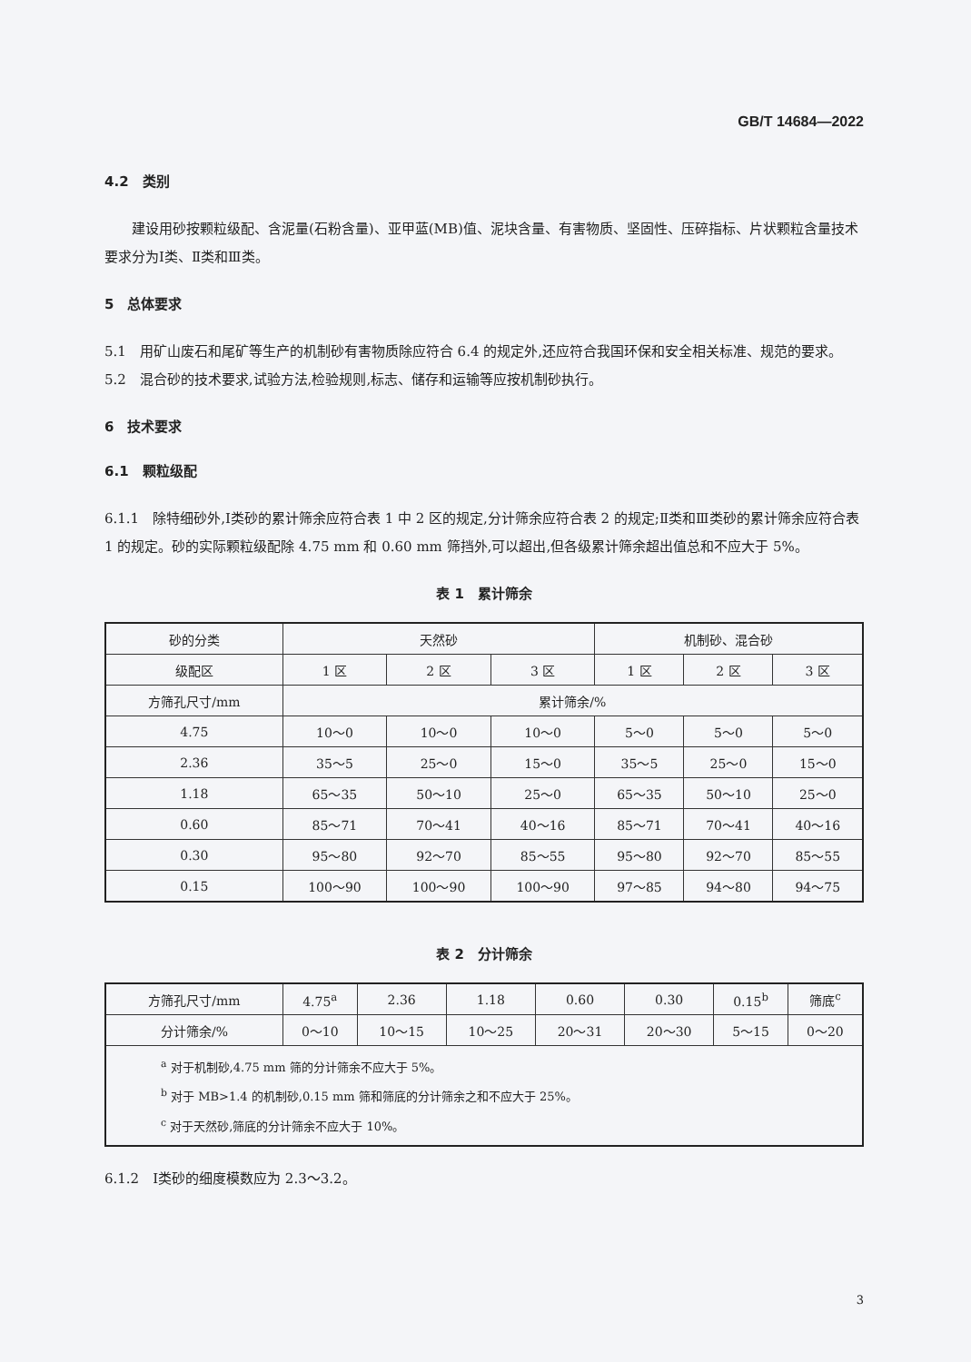GB/T 14684—2022
4.2　类别
建设用砂按颗粒级配、含泥量(石粉含量)、亚甲蓝(MB)值、泥块含量、有害物质、坚固性、压碎指标、片状颗粒含量技术要求分为Ⅰ类、Ⅱ类和Ⅲ类。
5　总体要求
5.1　用矿山废石和尾矿等生产的机制砂有害物质除应符合 6.4 的规定外,还应符合我国环保和安全相关标准、规范的要求。
5.2　混合砂的技术要求,试验方法,检验规则,标志、储存和运输等应按机制砂执行。
6　技术要求
6.1　颗粒级配
6.1.1　除特细砂外,Ⅰ类砂的累计筛余应符合表 1 中 2 区的规定,分计筛余应符合表 2 的规定;Ⅱ类和Ⅲ类砂的累计筛余应符合表 1 的规定。砂的实际颗粒级配除 4.75 mm 和 0.60 mm 筛挡外,可以超出,但各级累计筛余超出值总和不应大于 5%。
表 1　累计筛余
| 砂的分类 | 天然砂 | | | 机制砂、混合砂 | | |
| --- | --- | --- | --- | --- | --- | --- |
| 级配区 | 1 区 | 2 区 | 3 区 | 1 区 | 2 区 | 3 区 |
| 方筛孔尺寸/mm | 累计筛余/% | | | | | |
| 4.75 | 10～0 | 10～0 | 10～0 | 5～0 | 5～0 | 5～0 |
| 2.36 | 35～5 | 25～0 | 15～0 | 35～5 | 25～0 | 15～0 |
| 1.18 | 65～35 | 50～10 | 25～0 | 65～35 | 50～10 | 25～0 |
| 0.60 | 85～71 | 70～41 | 40～16 | 85～71 | 70～41 | 40～16 |
| 0.30 | 95～80 | 92～70 | 85～55 | 95～80 | 92～70 | 85～55 |
| 0.15 | 100～90 | 100～90 | 100～90 | 97～85 | 94～80 | 94～75 |
表 2　分计筛余
| 方筛孔尺寸/mm | 4.75<sup>a</sup> | 2.36 | 1.18 | 0.60 | 0.30 | 0.15<sup>b</sup> | 筛底<sup>c</sup> |
| --- | --- | --- | --- | --- | --- | --- | --- |
| 分计筛余/% | 0～10 | 10～15 | 10～25 | 20～31 | 20～30 | 5～15 | 0～20 |
| <sup>a</sup> 对于机制砂,4.75 mm 筛的分计筛余不应大于 5%。 <sup>b</sup> 对于 MB>1.4 的机制砂,0.15 mm 筛和筛底的分计筛余之和不应大于 25%。 <sup>c</sup> 对于天然砂,筛底的分计筛余不应大于 10%。 | | | | | | | |
6.1.2　Ⅰ类砂的细度模数应为 2.3～3.2。
3